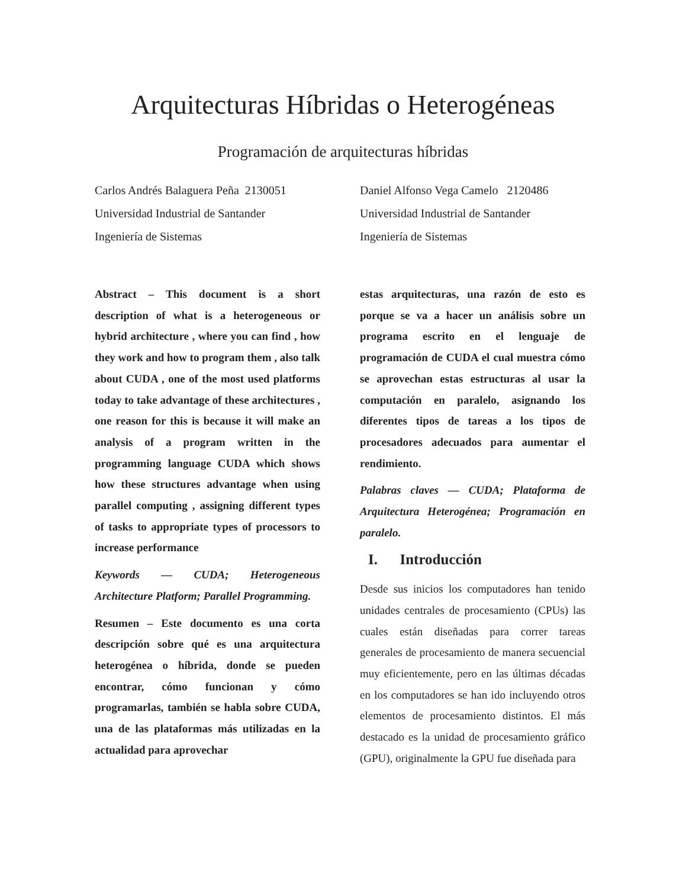Arquitecturas Híbridas o Heterogéneas
Programación de arquitecturas híbridas
Carlos Andrés Balaguera Peña 2130051
Universidad Industrial de Santander
Ingeniería de Sistemas
Daniel Alfonso Vega Camelo 2120486
Universidad Industrial de Santander
Ingeniería de Sistemas
Abstract – This document is a short description of what is a heterogeneous or hybrid architecture , where you can find , how they work and how to program them , also talk about CUDA , one of the most used platforms today to take advantage of these architectures , one reason for this is because it will make an analysis of a program written in the programming language CUDA which shows how these structures advantage when using parallel computing , assigning different types of tasks to appropriate types of processors to increase performance
Keywords — CUDA; Heterogeneous Architecture Platform; Parallel Programming.
Resumen – Este documento es una corta descripción sobre qué es una arquitectura heterogénea o híbrida, donde se pueden encontrar, cómo funcionan y cómo programarlas, también se habla sobre CUDA, una de las plataformas más utilizadas en la actualidad para aprovechar
estas arquitecturas, una razón de esto es porque se va a hacer un análisis sobre un programa escrito en el lenguaje de programación de CUDA el cual muestra cómo se aprovechan estas estructuras al usar la computación en paralelo, asignando los diferentes tipos de tareas a los tipos de procesadores adecuados para aumentar el rendimiento.
Palabras claves — CUDA; Plataforma de Arquitectura Heterogénea; Programación en paralelo.
I. Introducción
Desde sus inicios los computadores han tenido unidades centrales de procesamiento (CPUs) las cuales están diseñadas para correr tareas generales de procesamiento de manera secuencial muy eficientemente, pero en las últimas décadas en los computadores se han ido incluyendo otros elementos de procesamiento distintos. El más destacado es la unidad de procesamiento gráfico (GPU), originalmente la GPU fue diseñada para